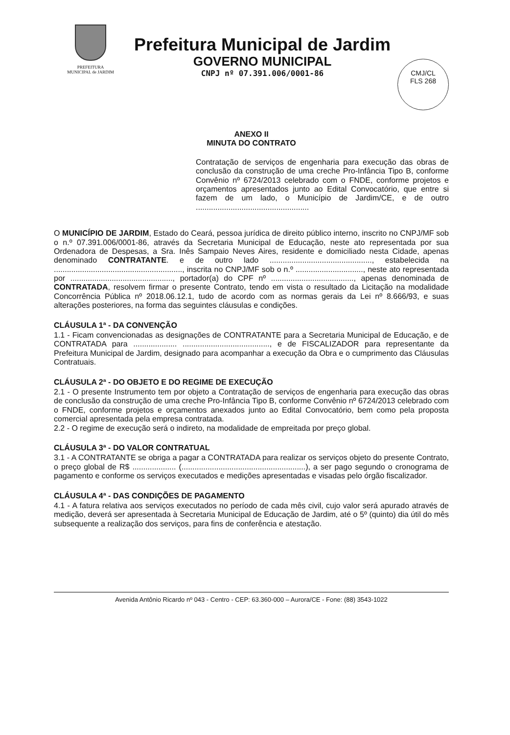PREFEITURA
MUNICIPAL de JARDIM
Prefeitura Municipal de Jardim
GOVERNO MUNICIPAL
CNPJ nº 07.391.006/0001-86
CMJ/CL
FLS 268
ANEXO II
MINUTA DO CONTRATO
Contratação de serviços de engenharia para execução das obras de conclusão da construção de uma creche Pro-Infância Tipo B, conforme Convênio nº 6724/2013 celebrado com o FNDE, conforme projetos e orçamentos apresentados junto ao Edital Convocatório, que entre si fazem de um lado, o Município de Jardim/CE, e de outro ....................................................
O MUNICÍPIO DE JARDIM, Estado do Ceará, pessoa jurídica de direito público interno, inscrito no CNPJ/MF sob o n.º 07.391.006/0001-86, através da Secretaria Municipal de Educação, neste ato representada por sua Ordenadora de Despesas, a Sra. Inês Sampaio Neves Aires, residente e domiciliado nesta Cidade, apenas denominado CONTRATANTE. e de outro lado ..............................................., estabelecida na ..........................................................., inscrita no CNPJ/MF sob o n.º ..............................., neste ato representada por ..............................................., portador(a) do CPF nº ......................................, apenas denominada de CONTRATADA, resolvem firmar o presente Contrato, tendo em vista o resultado da Licitação na modalidade Concorrência Pública nº 2018.06.12.1, tudo de acordo com as normas gerais da Lei nº 8.666/93, e suas alterações posteriores, na forma das seguintes cláusulas e condições.
CLÁUSULA 1ª - DA CONVENÇÃO
1.1 - Ficam convencionadas as designações de CONTRATANTE para a Secretaria Municipal de Educação, e de CONTRATADA para .................... ........................................, e de FISCALIZADOR para representante da Prefeitura Municipal de Jardim, designado para acompanhar a execução da Obra e o cumprimento das Cláusulas Contratuais.
CLÁUSULA 2ª - DO OBJETO E DO REGIME DE EXECUÇÃO
2.1 - O presente Instrumento tem por objeto a Contratação de serviços de engenharia para execução das obras de conclusão da construção de uma creche Pro-Infância Tipo B, conforme Convênio nº 6724/2013 celebrado com o FNDE, conforme projetos e orçamentos anexados junto ao Edital Convocatório, bem como pela proposta comercial apresentada pela empresa contratada.
2.2 - O regime de execução será o indireto, na modalidade de empreitada por preço global.
CLÁUSULA 3ª - DO VALOR CONTRATUAL
3.1 - A CONTRATANTE se obriga a pagar a CONTRATADA para realizar os serviços objeto do presente Contrato, o preço global de R$ .................... (.........................................................), a ser pago segundo o cronograma de pagamento e conforme os serviços executados e medições apresentadas e visadas pelo órgão fiscalizador.
CLÁUSULA 4ª - DAS CONDIÇÕES DE PAGAMENTO
4.1 - A fatura relativa aos serviços executados no período de cada mês civil, cujo valor será apurado através de medição, deverá ser apresentada à Secretaria Municipal de Educação de Jardim, até o 5º (quinto) dia útil do mês subsequente a realização dos serviços, para fins de conferência e atestação.
Avenida Antônio Ricardo nº 043 - Centro - CEP: 63.360-000 – Aurora/CE - Fone: (88) 3543-1022